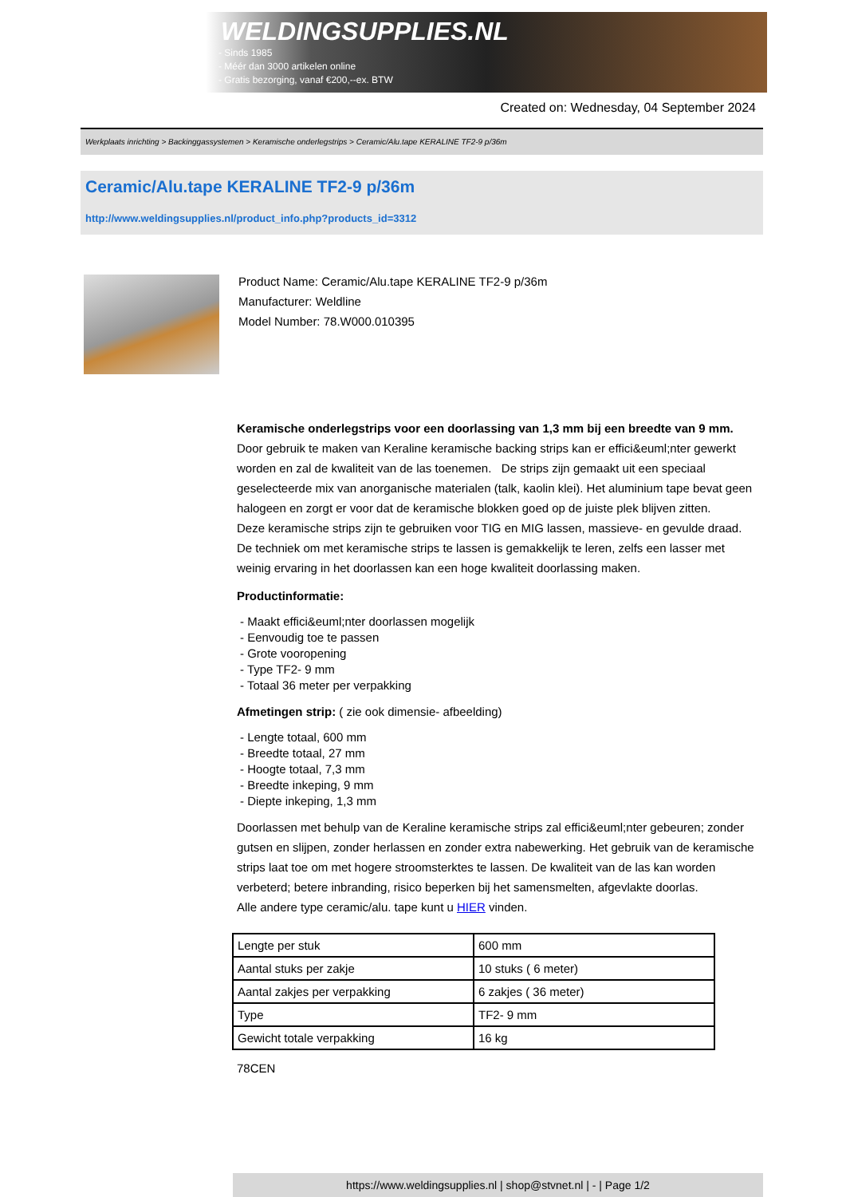WELDINGSUPPLIES.NL
- Sinds 1985
- Méér dan 3000 artikelen online
- Gratis bezorging, vanaf €200,--ex. BTW
Created on: Wednesday, 04 September 2024
Werkplaats inrichting > Backinggassystemen > Keramische onderlegstrips > Ceramic/Alu.tape KERALINE TF2-9 p/36m
Ceramic/Alu.tape KERALINE TF2-9 p/36m
http://www.weldingsupplies.nl/product_info.php?products_id=3312
Product Name: Ceramic/Alu.tape KERALINE TF2-9 p/36m
Manufacturer: Weldline
Model Number: 78.W000.010395
Keramische onderlegstrips voor een doorlassing van 1,3 mm bij een breedte van 9 mm. Door gebruik te maken van Keraline keramische backing strips kan er effici&euml;nter gewerkt worden en zal de kwaliteit van de las toenemen. De strips zijn gemaakt uit een speciaal geselecteerde mix van anorganische materialen (talk, kaolin klei). Het aluminium tape bevat geen halogeen en zorgt er voor dat de keramische blokken goed op de juiste plek blijven zitten.
Deze keramische strips zijn te gebruiken voor TIG en MIG lassen, massieve- en gevulde draad. De techniek om met keramische strips te lassen is gemakkelijk te leren, zelfs een lasser met weinig ervaring in het doorlassen kan een hoge kwaliteit doorlassing maken.
Productinformatie:
- Maakt effici&euml;nter doorlassen mogelijk
- Eenvoudig toe te passen
- Grote vooropening
- Type TF2- 9 mm
- Totaal 36 meter per verpakking
Afmetingen strip: ( zie ook dimensie- afbeelding)
- Lengte totaal, 600 mm
- Breedte totaal, 27 mm
- Hoogte totaal, 7,3 mm
- Breedte inkeping, 9 mm
- Diepte inkeping, 1,3 mm
Doorlassen met behulp van de Keraline keramische strips zal effici&euml;nter gebeuren; zonder gutsen en slijpen, zonder herlassen en zonder extra nabewerking. Het gebruik van de keramische strips laat toe om met hogere stroomsterktes te lassen. De kwaliteit van de las kan worden verbeterd; betere inbranding, risico beperken bij het samensmelten, afgevlakte doorlas.
Alle andere type ceramic/alu. tape kunt u HIER vinden.
| Lengte per stuk | 600 mm |
| Aantal stuks per zakje | 10 stuks ( 6 meter) |
| Aantal zakjes per verpakking | 6 zakjes ( 36 meter) |
| Type | TF2- 9 mm |
| Gewicht totale verpakking | 16 kg |
78CEN
https://www.weldingsupplies.nl | shop@stvnet.nl | - | Page 1/2